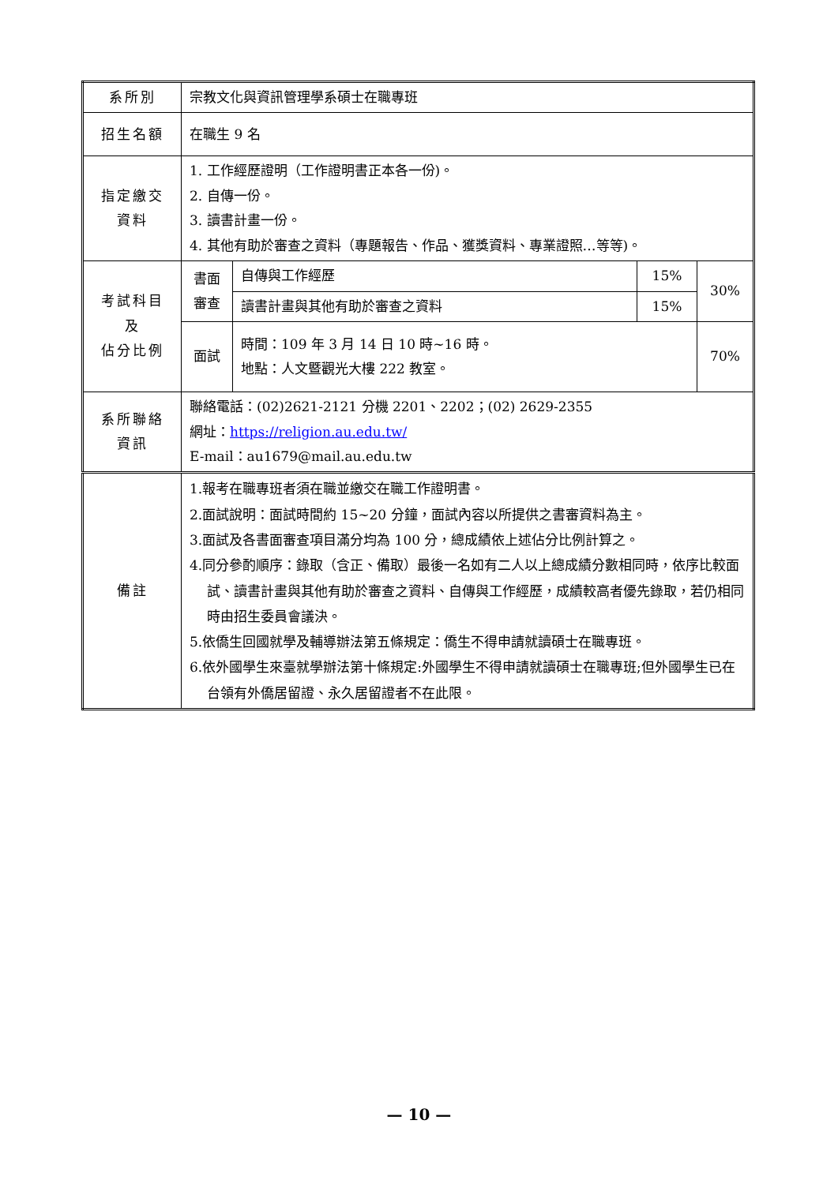| 系所別 | 宗教文化與資訊管理學系碩士在職專班 | | | |
| 招生名額 | 在職生 9 名 | | | |
| 指定繳交 資料 | 1. 工作經歷證明（工作證明書正本各一份)。 2. 自傳一份。 3. 讀書計畫一份。 4. 其他有助於審查之資料（專題報告、作品、獲獎資料、專業證照…等等)。 | | | |
| 考試科目 及 佔分比例 | 書面 審查 | 自傳與工作經歷 | 15% | 30% |
| | | 讀書計畫與其他有助於審查之資料 | 15% | |
| | 面試 | 時間：109 年 3 月 14 日 10 時~16 時。 地點：人文暨觀光大樓 222 教室。 | | 70% |
| 系所聯絡 資訊 | 聯絡電話：(02)2621-2121 分機 2201、2202；(02) 2629-2355 網址： https://religion.au.edu.tw/ E-mail：au1679@mail.au.edu.tw | | | |
| 備註 | 1.報考在職專班者須在職並繳交在職工作證明書。 2.面試說明：面試時間約 15~20 分鐘，面試內容以所提供之書審資料為主。 3.面試及各書面審查項目滿分均為 100 分，總成績依上述佔分比例計算之。 4.同分參酌順序：錄取（含正、備取）最後一名如有二人以上總成績分數相同時，依序比較面試、讀書計畫與其他有助於審查之資料、自傳與工作經歷，成績較高者優先錄取，若仍相同時由招生委員會議決。 5.依僑生回國就學及輔導辦法第五條規定：僑生不得申請就讀碩士在職專班。 6.依外國學生來臺就學辦法第十條規定:外國學生不得申請就讀碩士在職專班;但外國學生已在台領有外僑居留證、永久居留證者不在此限。 | | | |
— 10 —